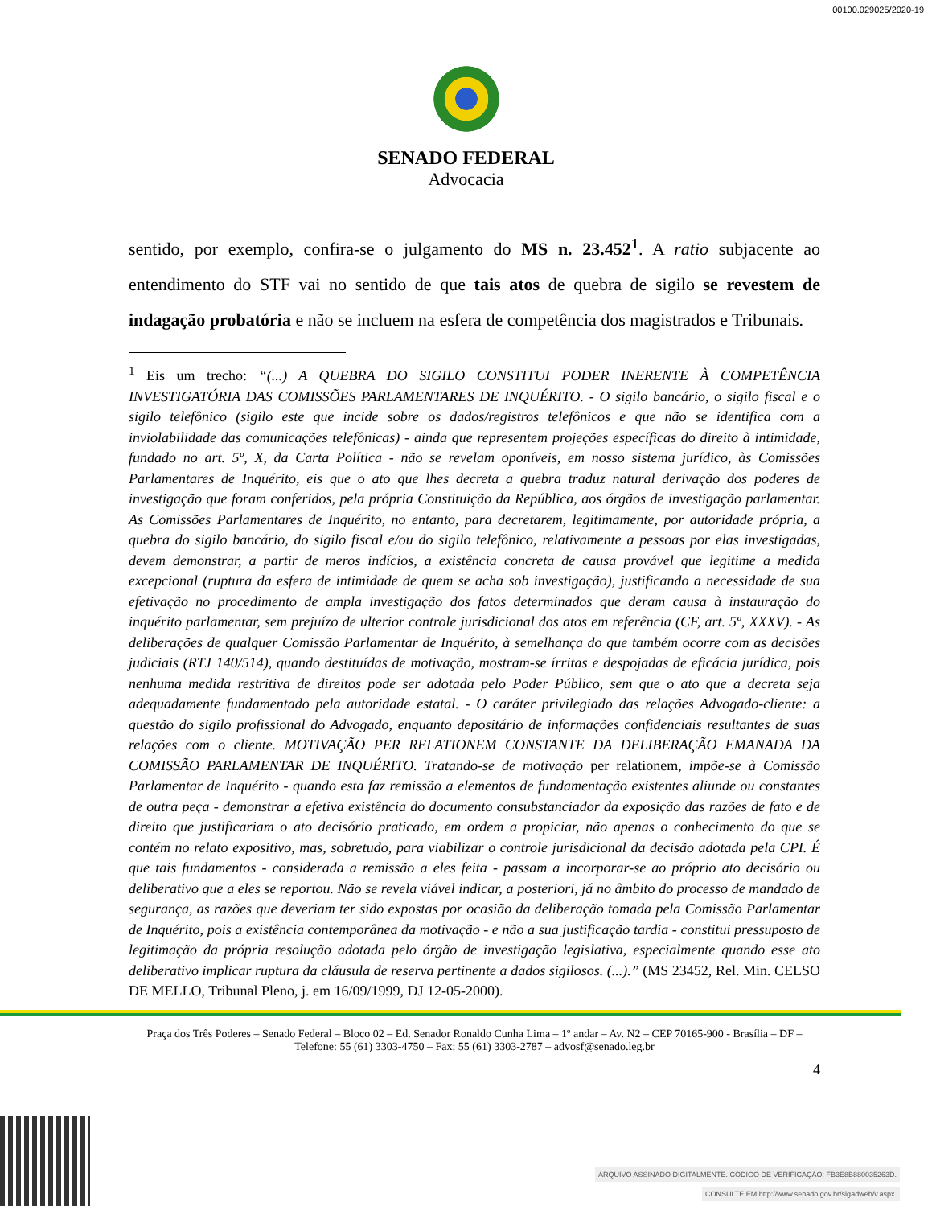00100.029025/2020-19
SENADO FEDERAL
Advocacia
sentido, por exemplo, confira-se o julgamento do MS n. 23.452<sup>1</sup>. A ratio subjacente ao entendimento do STF vai no sentido de que tais atos de quebra de sigilo se revestem de indagação probatória e não se incluem na esfera de competência dos magistrados e Tribunais.
<sup>1</sup> Eis um trecho: “(...) A QUEBRA DO SIGILO CONSTITUI PODER INERENTE À COMPETÊNCIA INVESTIGATÓRIA DAS COMISSÕES PARLAMENTARES DE INQUÉRITO. - O sigilo bancário, o sigilo fiscal e o sigilo telefônico (sigilo este que incide sobre os dados/registros telefônicos e que não se identifica com a inviolabilidade das comunicações telefônicas) - ainda que representem projeções específicas do direito à intimidade, fundado no art. 5º, X, da Carta Política - não se revelam oponíveis, em nosso sistema jurídico, às Comissões Parlamentares de Inquérito, eis que o ato que lhes decreta a quebra traduz natural derivação dos poderes de investigação que foram conferidos, pela própria Constituição da República, aos órgãos de investigação parlamentar. As Comissões Parlamentares de Inquérito, no entanto, para decretarem, legitimamente, por autoridade própria, a quebra do sigilo bancário, do sigilo fiscal e/ou do sigilo telefônico, relativamente a pessoas por elas investigadas, devem demonstrar, a partir de meros indícios, a existência concreta de causa provável que legitime a medida excepcional (ruptura da esfera de intimidade de quem se acha sob investigação), justificando a necessidade de sua efetivação no procedimento de ampla investigação dos fatos determinados que deram causa à instauração do inquérito parlamentar, sem prejuízo de ulterior controle jurisdicional dos atos em referência (CF, art. 5º, XXXV). - As deliberações de qualquer Comissão Parlamentar de Inquérito, à semelhança do que também ocorre com as decisões judiciais (RTJ 140/514), quando destituídas de motivação, mostram-se írritas e despojadas de eficácia jurídica, pois nenhuma medida restritiva de direitos pode ser adotada pelo Poder Público, sem que o ato que a decreta seja adequadamente fundamentado pela autoridade estatal. - O caráter privilegiado das relações Advogado-cliente: a questão do sigilo profissional do Advogado, enquanto depositário de informações confidenciais resultantes de suas relações com o cliente. MOTIVAÇÃO PER RELATIONEM CONSTANTE DA DELIBERAÇÃO EMANADA DA COMISSÃO PARLAMENTAR DE INQUÉRITO. Tratando-se de motivação per relationem, impõe-se à Comissão Parlamentar de Inquérito - quando esta faz remissão a elementos de fundamentação existentes aliunde ou constantes de outra peça - demonstrar a efetiva existência do documento consubstanciador da exposição das razões de fato e de direito que justificariam o ato decisório praticado, em ordem a propiciar, não apenas o conhecimento do que se contém no relato expositivo, mas, sobretudo, para viabilizar o controle jurisdicional da decisão adotada pela CPI. É que tais fundamentos - considerada a remissão a eles feita - passam a incorporar-se ao próprio ato decisório ou deliberativo que a eles se reportou. Não se revela viável indicar, a posteriori, já no âmbito do processo de mandado de segurança, as razões que deveriam ter sido expostas por ocasião da deliberação tomada pela Comissão Parlamentar de Inquérito, pois a existência contemporânea da motivação - e não a sua justificação tardia - constitui pressuposto de legitimação da própria resolução adotada pelo órgão de investigação legislativa, especialmente quando esse ato deliberativo implicar ruptura da cláusula de reserva pertinente a dados sigilosos. (...).” (MS 23452, Rel. Min. CELSO DE MELLO, Tribunal Pleno, j. em 16/09/1999, DJ 12-05-2000).
Praça dos Três Poderes – Senado Federal – Bloco 02 – Ed. Senador Ronaldo Cunha Lima – 1º andar – Av. N2 – CEP 70165-900 - Brasília – DF – Telefone: 55 (61) 3303-4750 – Fax: 55 (61) 3303-2787 – advosf@senado.leg.br
4
ARQUIVO ASSINADO DIGITALMENTE. CÓDIGO DE VERIFICAÇÃO: FB3E8B880035263D.
CONSULTE EM http://www.senado.gov.br/sigadweb/v.aspx.